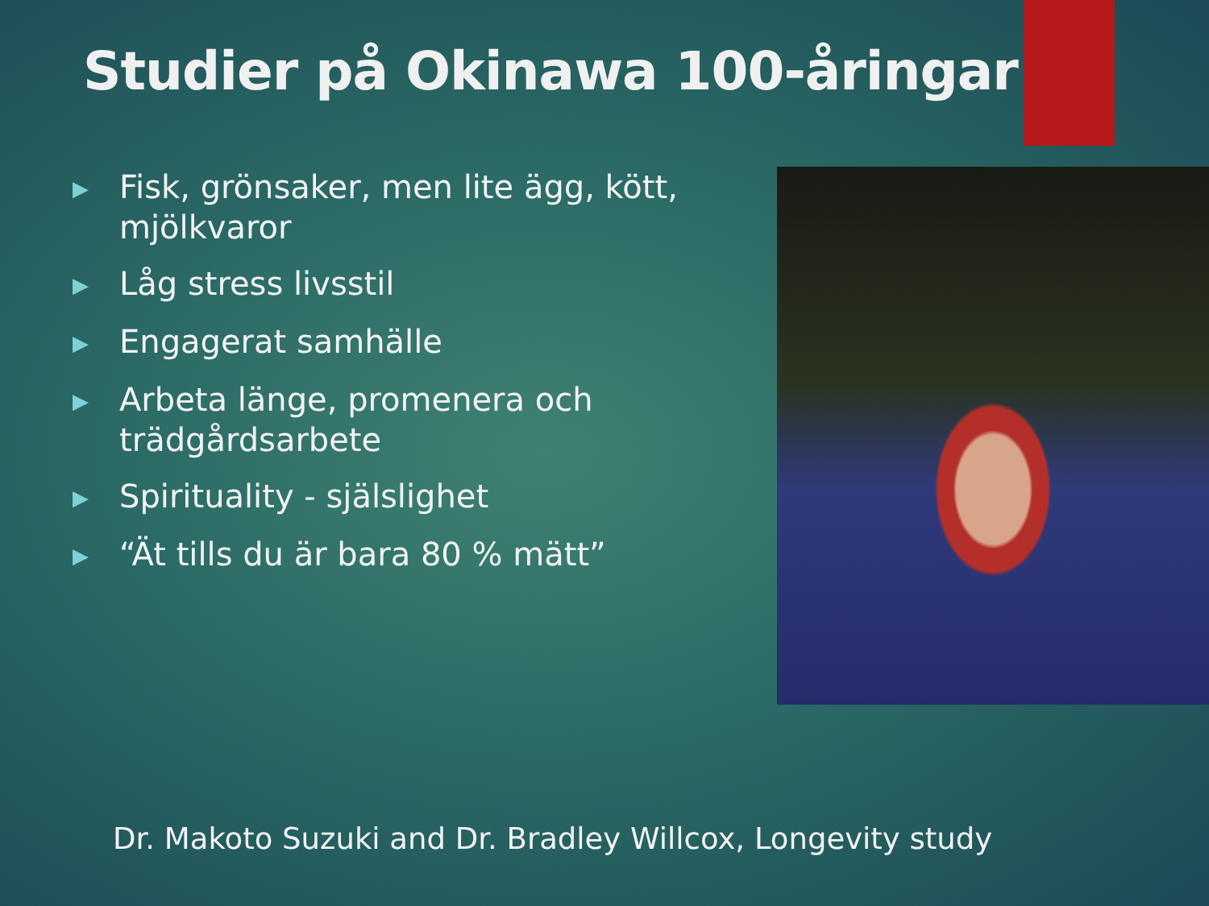Studier på Okinawa 100-åringar
▶ Fisk, grönsaker, men lite ägg, kött, mjölkvaror
▶ Låg stress livsstil
▶ Engagerat samhälle
▶ Arbeta länge, promenera och trädgårdsarbete
▶ Spirituality - själslighet
▶ “Ät tills du är bara 80 % mätt”
Dr. Makoto Suzuki and Dr. Bradley Willcox, Longevity study